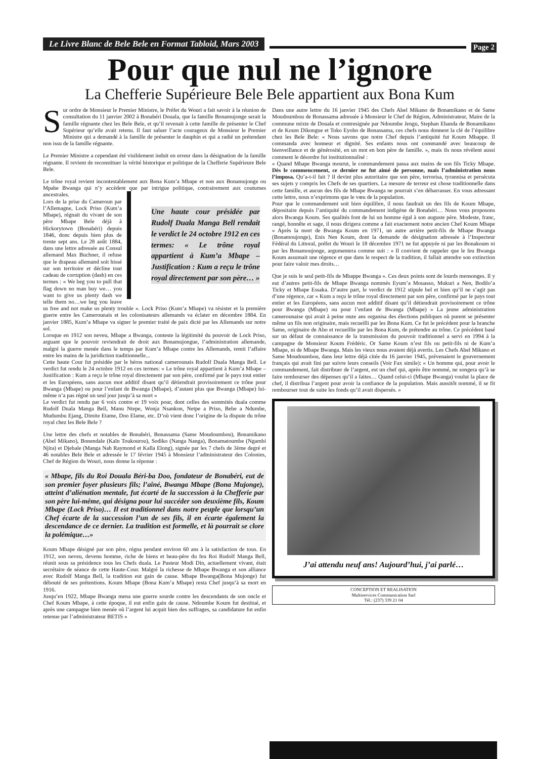Le Livre Blanc de Bele Bele en Format Tabloid, Mars 2003
Page 2
Pour que nul ne l’ignore
La Chefferie Supérieure Bele Bele appartient aux Bona Kum
Sur ordre de Monsieur le Premier Ministre, le Préfet du Wouri a fait savoir à la réunion de consultation du 11 janvier 2002 à Bonabéri Douala, que la famille Bonamujonge serait la famille régnante chez les Bele Bele, et qu’il revenait à cette famille de présenter le Chef Supérieur qu’elle avait retenu. Il faut saluer l’acte courageux de Monsieur le Premier Ministre qui a demandé à la famille de présenter le dauphin et qui a radié un prétendant non issu de la famille régnante.
Le Premier Ministre a cependant été visiblement induit en erreur dans la désignation de la famille régnante. Il revient de reconstituer la vérité historique et politique de la Chefferie Supérieure Bele Bele.
Le trône royal revient incontestablement aux Bona Kum’a Mbape et non aux Bonamujonge ou Mpabe Bwanga qui n’y accèdent que par Une haute cour présidée par Rudolf Duala Manga Bell rendait le verdict le 24 octobre 1912 en ces termes: « Le trône royal appartient à Kum’a Mbape – Justification : Kum a reçu le trône royal directement par son père… » intrigue politique, contrairement aux coutumes ancestrales.
Lors de la prise du Cameroun par l’Allemagne, Lock Priso (Kum’a Mbape), régnait du vivant de son père Mbape Bele déjà à Hickorytown (Bonabéri) depuis 1846, donc depuis bien plus de trente sept ans. Le 28 août 1884, dans une lettre adressée au Consul allemand Max Buchner, il refuse que le drapeau allemand soit hissé sur son territoire et décline tout cadeau de corruption (dash) en ces termes : « We beg you to pull that flag down no man buy we… you want to give us plenty dash we telle them no…we beg you leave us free and not make us plenty trouble ». Lock Priso (Kum’a Mbape) va résister et la première guerre entre les Camerounais et les colonisateurs allemands va éclater en décembre 1884. En janvier 1885, Kum’a Mbape va signer le premier traité de paix dicté par les Allemands sur notre sol.
Lorsque en 1912 son neveu, Mbape a Bwanga, conteste la légitimité du pouvoir de Lock Priso, arguant que le pouvoir reviendrait de droit aux Bonamujongue, l’administration allemande, malgré la guerre menée dans le temps par Kum’a Mbape contre les Allemands, remit l’affaire entre les mains de la juridiction traditionnelle...
Cette haute Cour fut présidée par le héros national camerounais Rudolf Duala Manga Bell. Le verdict fut rendu le 24 octobre 1912 en ces termes: « Le trône royal appartient à Kum’a Mbape – Justification : Kum a reçu le trône royal directement par son père, confirmé par le pays tout entier et les Européens, sans aucun mot additif disant qu’il détiendrait provisoirement ce trône pour Bwanga (Mbape) ou pour l’enfant de Bwanga (Mbape), d’autant plus que Bwanga (Mbape) lui-même n’a pas régné un seul jour jusqu’à sa mort »
Le verdict fut rendu par 6 voix contre et 19 voix pour, dont celles des sommités duala comme Rudolf Duala Manga Bell, Manu Ntepe, Wonja Nsankon, Netpe a Priso, Bebe a Ndumbe, Mudumbu Ejang, Dimite Etame, Doo Elame, etc. D’où vient donc l’origine de la dispute du trône royal chez les Bele Bele ?
Une lettre des chefs et notables de Bonabéri, Bonassama (Same Moudoumbou), Bonamikano (Abel Mikano), Bonendale (Kaïn Toukourou), Sodiko (Nanga Nanga), Bonamatoumbe (Ngambi Njita) et Djebale (Manga Nah Raymond et Kalla Elong), signée par les 7 chefs de 3ème degré et 46 notables Bele Bele et adressée le 17 février 1945 à Monsieur l’administrateur des Colonies, Chef de Région du Wouri, nous donne la réponse :
« Mbape, fils du Roi Douala Béri-ba Doo, fondateur de Bonabéri, eut de son premier foyer plusieurs fils; l’aîné, Bwanga Mbape (Bona Mujonge), atteint d’aliénation mentale, fut écarté de la succession à la Chefferie par son père lui-même, qui désigna pour lui succéder son deuxième fils, Koum Mbape (Lock Priso)… Il est traditionnel dans notre peuple que lorsqu’un Chef écarte de la succession l’un de ses fils, il en écarte également la descendance de ce dernier. La tradition est formelle, et là pourrait se clore la polémique…»
Koum Mbape désigné par son père, régna pendant environ 60 ans à la satisfaction de tous. En 1912, son neveu, devenu homme, riche de biens et beau-père du feu Roi Rudolf Manga Bell, réunit sous sa présidence tous les Chefs duala. Le Pasteur Modi Din, actuellement vivant, était secrétaire de séance de cette Haute-Cour. Malgré la richesse de Mbape Bwanga et son alliance avec Rudolf Manga Bell, la tradition eut gain de cause. Mbape Bwanga(Bona Mujonge) fut débouté de ses prétentions. Koum Mbape (Bona Kum’a Mbape) resta Chef jusqu’à sa mort en 1916.
Jusqu’en 1922, Mbape Bwanga mena une guerre sourde contre les descendants de son oncle et Chef Koum Mbape, à cette époque, il eut enfin gain de cause. Ndoumbe Koum fut destitué, et après une campagne bien menée où l’argent lui acquit bien des suffrages, sa candidature fut enfin retenue par l’administrateur BETIS »
Dans une autre lettre du 16 janvier 1945 des Chefs Abel Mikano de Bonamikano et de Same Moudoumbou de Bonassama adressée à Monsieur le Chef de Région, Administrateur, Maire de la commune mixte de Douala et contresignée par Ndoumbe Jengu, Stephan Ebanda de Bonamikano et de Koum Dikongue et Toko Eyobo de Bonassama, ces chefs nous donnent la clé de l’équilibre chez les Bele Bele: « Nous savons que notre Chef depuis l’antiquité fut Koum Mbappe. Il commanda avec honneur et dignité. Ses enfants nous ont commandé avec beaucoup de bienveillance et de générosité, en un mot en bon père de famille. », mais ils nous révèlent aussi comment le désordre fut institutionnalisé :
« Quand Mbape Bwanga mourut, le commandement passa aux mains de son fils Ticky Mbape. Dès le commencement, ce dernier ne fut aimé de personne, mais l’administration nous l’imposa. Qu’a-t-il fait ? Il devint plus autoritaire que son père, terrorisa, tyrannisa et persécuta ses sujets y compris les Chefs de ses quartiers. La mesure de terreur est chose traditionnelle dans cette famille, et aucun des fils de Mbape Bwanga ne pourrait s’en débarrasser. En vous adressant cette lettre, nous n’exprimons que le vœu de la population.
Pour que le commandement soit bien équilibre, il nous faudrait un des fils de Koum Mbape, dépositaire depuis l’antiquité du commandement indigène de Bonabéri… Nous vous proposons alors Bwanga Koum. Ses qualités font de lui un homme égal à son auguste père. Modeste, franc, rangé, honnête et sage, il nous dirigera comme a fait exactement notre ancien Chef Koum Mbape » Après la mort de Bwanga Koum en 1971, un autre arrière petit-fils de Mbape Bwanga (Bonamoujonge), Enis Nen Koum, dont la demande de désignation adressée à l’Inspecteur Fédéral du Littoral, préfet du Wouri le 18 décembre 1971 ne fut appuyée ni par les Bonakoum ni par les Bonamoujonge, argumentera comme suit : « Il convient de rappeler que le feu Bwanga Koum assumait une régence et que dans le respect de la tradition, il fallait attendre son extinction pour faire valoir mes droits…
Que je suis le seul petit-fils de Mbappe Bwanga ». Ces deux points sont de lourds mensonges. Il y eut d’autres petit-fils de Mbape Bwanga nommés Eyum’a Mouasso, Mukuri a Nen, Bodilo’a Ticky et Mbape Essaka. D’autre part, le verdict de 1912 stipule bel et bien qu’il ne s’agit pas d’une régence, car « Kum a reçu le trône royal directement par son père, confirmé par le pays tout entier et les Européens, sans aucun mot additif disant qu’il détiendrait provisoirement ce trône pour Bwanga (Mbape) ou pour l’enfant de Bwanga (Mbape) » La jeune administration camerounaise qui avait à peine onze ans organisa des élections publiques où purent se présenter même un fils non originaire, mais recueilli par les Bona Kum. Ce fut le précédent pour la branche Same, originaire de Abo et recueillie par les Bona Kum, de prétendre au trône. Ce précédent basé sur un défaut de connaissance de la transmission du pouvoir traditionnel a servi en 1994 à la campagne de Monsieur Koum Frédéric. Or Same Koum n’est fils ou petit-fils ni de Kum’a Mbape, ni de Mbape Bwanga. Mais les vieux nous avaient déjà avertis. Les Chefs Abel Mikano et Same Moudoumbou, dans leur lettre déjà citée du 16 janvier 1945, prévenaient le gouvernement français qui avait fini par suivre leurs conseils (Voir Fax simile): « Un homme qui, pour avoir le commandement, fait distribuer de l’argent, est un chef qui, après être nommé, ne songera qu’à se faire rembourser des dépenses qu’il a faites… Quand celui-ci (Mbape Bwanga) voulut la place de chef, il distribua l’argent pour avoir la confiance de la population. Mais aussitôt nommé, il se fit rembourser tout de suite les fonds qu’il avait dispersés. »
J’ai attendu neuf ans! Aujourd’hui, j’ai parlé…
CONCEPTION ET REALISATION
Multiservices Communication Sarl
Tél.: (237) 339 21 04